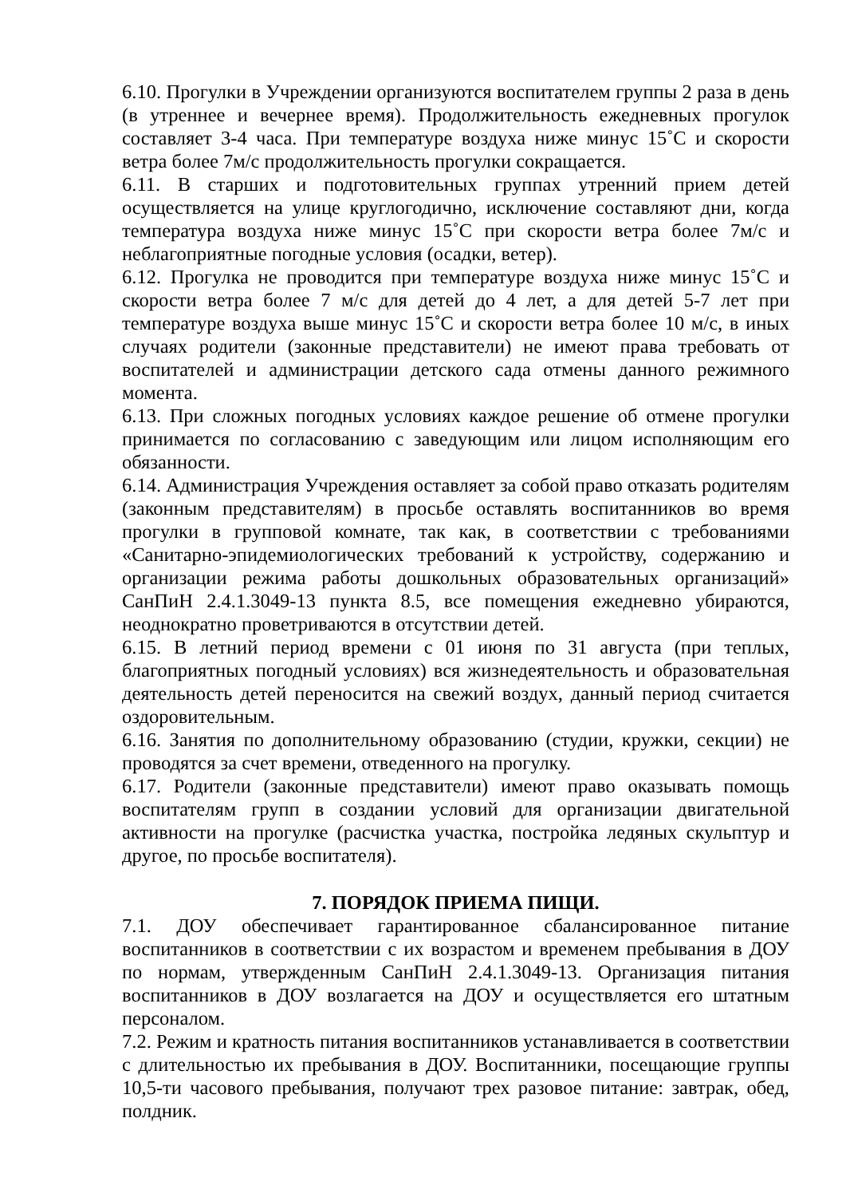6.10. Прогулки в Учреждении организуются воспитателем группы 2 раза в день (в утреннее и вечернее время). Продолжительность ежедневных прогулок составляет 3-4 часа. При температуре воздуха ниже минус 15˚С и скорости ветра более 7м/с продолжительность прогулки сокращается.
6.11. В старших и подготовительных группах утренний прием детей осуществляется на улице круглогодично, исключение составляют дни, когда температура воздуха ниже минус 15˚С при скорости ветра более 7м/с и неблагоприятные погодные условия (осадки, ветер).
6.12. Прогулка не проводится при температуре воздуха ниже минус 15˚С и скорости ветра более 7 м/с для детей до 4 лет, а для детей 5-7 лет при температуре воздуха выше минус 15˚С и скорости ветра более 10 м/с, в иных случаях родители (законные представители) не имеют права требовать от воспитателей и администрации детского сада отмены данного режимного момента.
6.13. При сложных погодных условиях каждое решение об отмене прогулки принимается по согласованию с заведующим или лицом исполняющим его обязанности.
6.14. Администрация Учреждения оставляет за собой право отказать родителям (законным представителям) в просьбе оставлять воспитанников во время прогулки в групповой комнате, так как, в соответствии с требованиями «Санитарно-эпидемиологических требований к устройству, содержанию и организации режима работы дошкольных образовательных организаций» СанПиН 2.4.1.3049-13 пункта 8.5, все помещения ежедневно убираются, неоднократно проветриваются в отсутствии детей.
6.15. В летний период времени с 01 июня по 31 августа (при теплых, благоприятных погодный условиях) вся жизнедеятельность и образовательная деятельность детей переносится на свежий воздух, данный период считается оздоровительным.
6.16. Занятия по дополнительному образованию (студии, кружки, секции) не проводятся за счет времени, отведенного на прогулку.
6.17. Родители (законные представители) имеют право оказывать помощь воспитателям групп в создании условий для организации двигательной активности на прогулке (расчистка участка, постройка ледяных скульптур и другое, по просьбе воспитателя).
7. ПОРЯДОК ПРИЕМА ПИЩИ.
7.1. ДОУ обеспечивает гарантированное сбалансированное питание воспитанников в соответствии с их возрастом и временем пребывания в ДОУ по нормам, утвержденным СанПиН 2.4.1.3049-13. Организация питания воспитанников в ДОУ возлагается на ДОУ и осуществляется его штатным персоналом.
7.2. Режим и кратность питания воспитанников устанавливается в соответствии с длительностью их пребывания в ДОУ. Воспитанники, посещающие группы 10,5-ти часового пребывания, получают трех разовое питание: завтрак, обед, полдник.